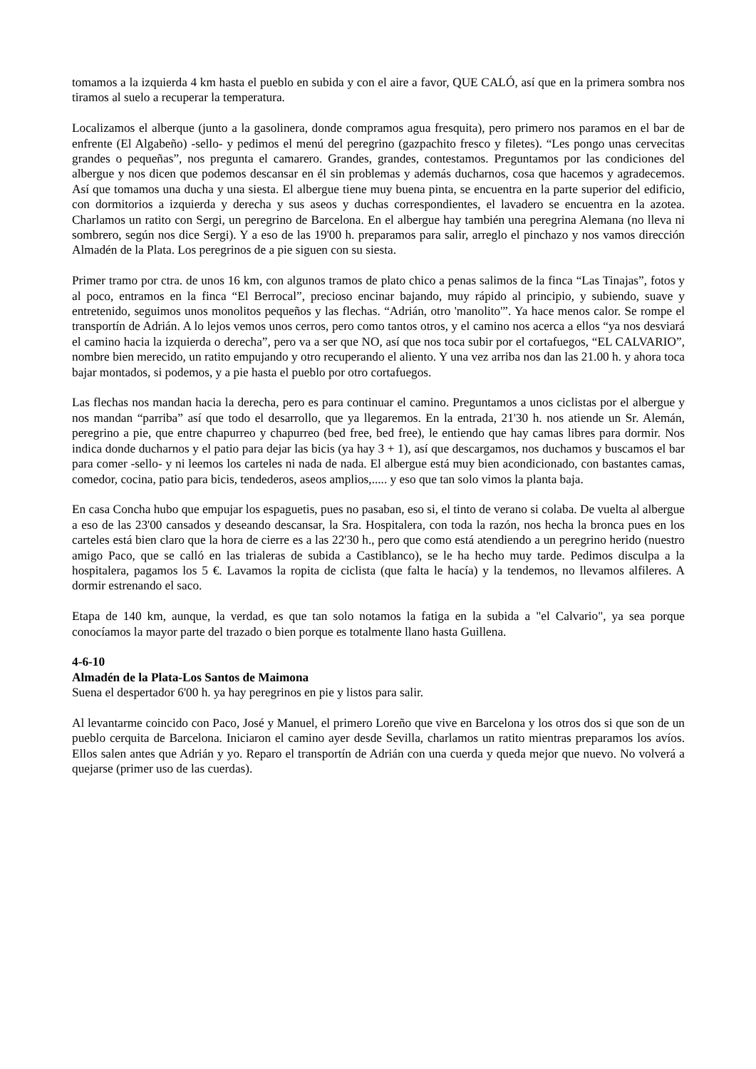tomamos a la izquierda 4 km hasta el pueblo en subida y con el aire a favor, QUE CALÓ, así que en la primera sombra nos tiramos al suelo a recuperar la temperatura.
Localizamos el alberque (junto a la gasolinera, donde compramos agua fresquita), pero primero nos paramos en el bar de enfrente (El Algabeño) -sello- y pedimos el menú del peregrino (gazpachito fresco y filetes). “Les pongo unas cervecitas grandes o pequeñas”, nos pregunta el camarero. Grandes, grandes, contestamos. Preguntamos por las condiciones del albergue y nos dicen que podemos descansar en él sin problemas y además ducharnos, cosa que hacemos y agradecemos. Así que tomamos una ducha y una siesta. El albergue tiene muy buena pinta, se encuentra en la parte superior del edificio, con dormitorios a izquierda y derecha y sus aseos y duchas correspondientes, el lavadero se encuentra en la azotea. Charlamos un ratito con Sergi, un peregrino de Barcelona. En el albergue hay también una peregrina Alemana (no lleva ni sombrero, según nos dice Sergi). Y a eso de las 19'00 h. preparamos para salir, arreglo el pinchazo y nos vamos dirección Almadén de la Plata. Los peregrinos de a pie siguen con su siesta.
Primer tramo por ctra. de unos 16 km, con algunos tramos de plato chico a penas salimos de la finca “Las Tinajas”, fotos y al poco, entramos en la finca “El Berrocal”, precioso encinar bajando, muy rápido al principio, y subiendo, suave y entretenido, seguimos unos monolitos pequeños y las flechas. “Adrián, otro 'manolito'”. Ya hace menos calor. Se rompe el transportín de Adrián. A lo lejos vemos unos cerros, pero como tantos otros, y el camino nos acerca a ellos “ya nos desviará el camino hacia la izquierda o derecha”, pero va a ser que NO, así que nos toca subir por el cortafuegos, “EL CALVARIO”, nombre bien merecido, un ratito empujando y otro recuperando el aliento. Y una vez arriba nos dan las 21.00 h. y ahora toca bajar montados, si podemos, y a pie hasta el pueblo por otro cortafuegos.
Las flechas nos mandan hacia la derecha, pero es para continuar el camino. Preguntamos a unos ciclistas por el albergue y nos mandan “parriba” así que todo el desarrollo, que ya llegaremos. En la entrada, 21'30 h. nos atiende un Sr. Alemán, peregrino a pie, que entre chapurreo y chapurreo (bed free, bed free), le entiendo que hay camas libres para dormir. Nos indica donde ducharnos y el patio para dejar las bicis (ya hay 3 + 1), así que descargamos, nos duchamos y buscamos el bar para comer -sello- y ni leemos los carteles ni nada de nada. El albergue está muy bien acondicionado, con bastantes camas, comedor, cocina, patio para bicis, tendederos, aseos amplios,..... y eso que tan solo vimos la planta baja.
En casa Concha hubo que empujar los espaguetis, pues no pasaban, eso si, el tinto de verano si colaba. De vuelta al albergue a eso de las 23'00 cansados y deseando descansar, la Sra. Hospitalera, con toda la razón, nos hecha la bronca pues en los carteles está bien claro que la hora de cierre es a las 22'30 h., pero que como está atendiendo a un peregrino herido (nuestro amigo Paco, que se calló en las trialeras de subida a Castiblanco), se le ha hecho muy tarde. Pedimos disculpa a la hospitalera, pagamos los 5 €. Lavamos la ropita de ciclista (que falta le hacía) y la tendemos, no llevamos alfileres. A dormir estrenando el saco.
Etapa de 140 km, aunque, la verdad, es que tan solo notamos la fatiga en la subida a "el Calvario", ya sea porque conocíamos la mayor parte del trazado o bien porque es totalmente llano hasta Guillena.
4-6-10
Almadén de la Plata-Los Santos de Maimona
Suena el despertador 6'00 h. ya hay peregrinos en pie y listos para salir.
Al levantarme coincido con Paco, José y Manuel, el primero Loreño que vive en Barcelona y los otros dos si que son de un pueblo cerquita de Barcelona. Iniciaron el camino ayer desde Sevilla, charlamos un ratito mientras preparamos los avíos. Ellos salen antes que Adrián y yo. Reparo el transportín de Adrián con una cuerda y queda mejor que nuevo. No volverá a quejarse (primer uso de las cuerdas).